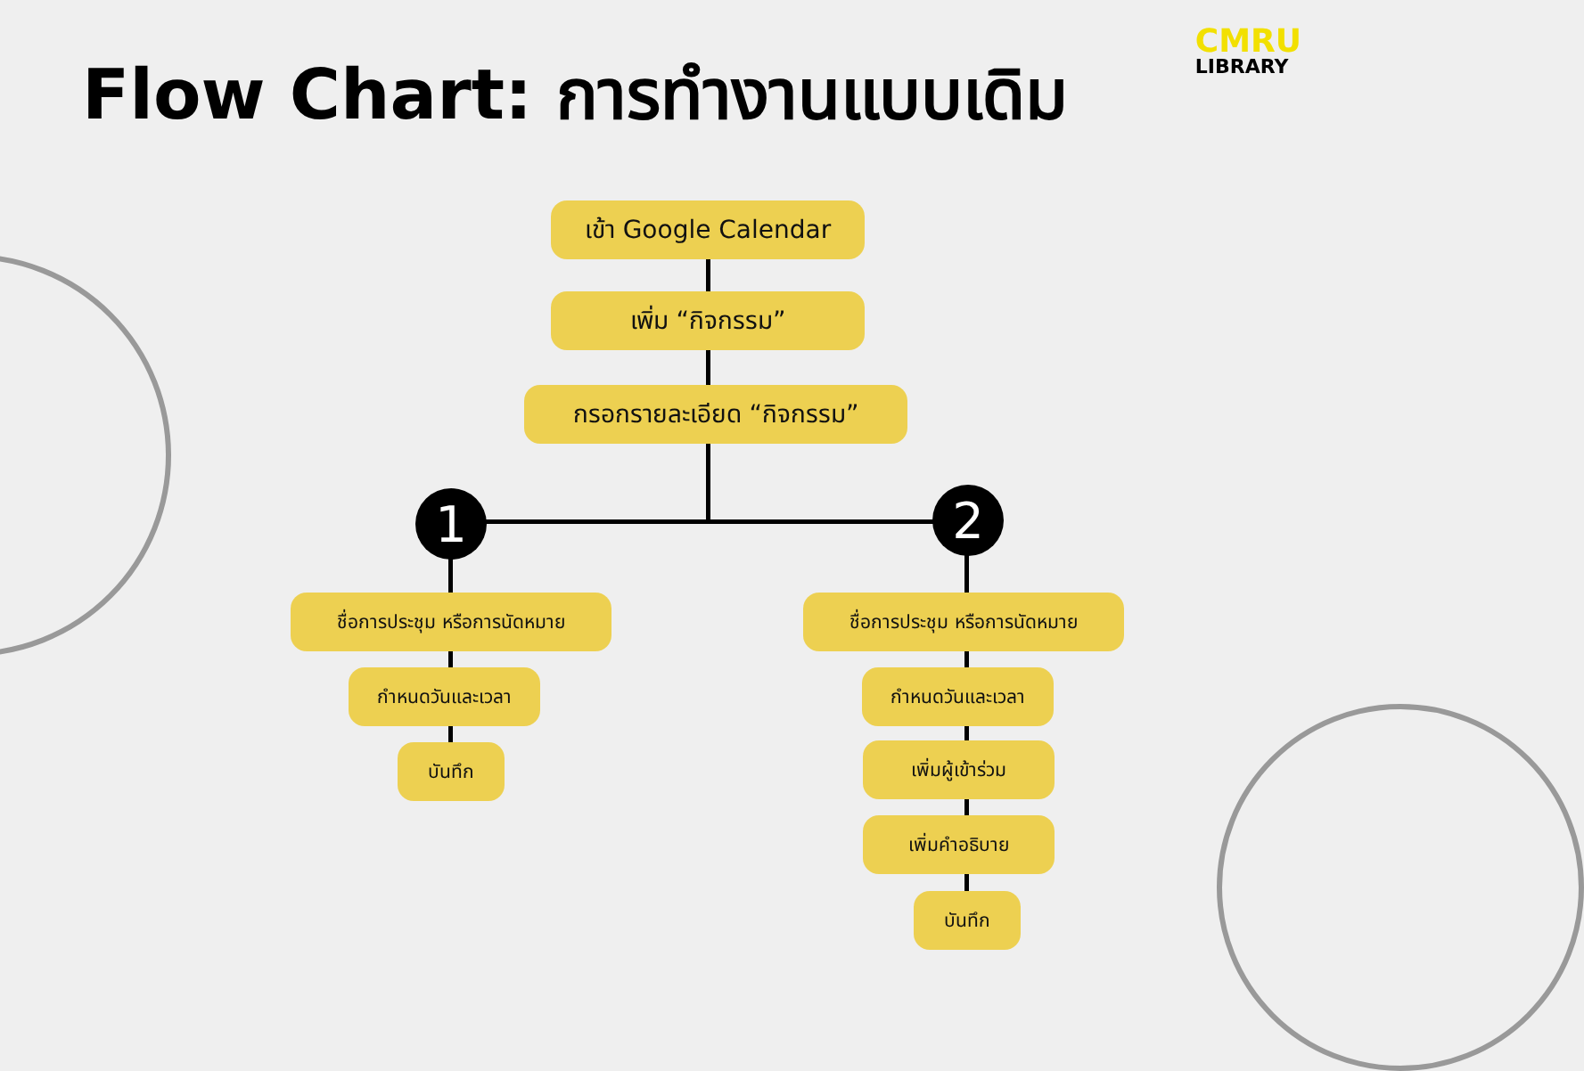Flow Chart: การทำงานแบบเดิม
CMRU
LIBRARY
เข้า Google Calendar
เพิ่ม “กิจกรรม”
กรอกรายละเอียด “กิจกรรม”
1 2
ชื่อการประชุม หรือการนัดหมาย
กำหนดวันและเวลา
บันทึก
ชื่อการประชุม หรือการนัดหมาย
กำหนดวันและเวลา
เพิ่มผู้เข้าร่วม
เพิ่มคำอธิบาย
บันทึก